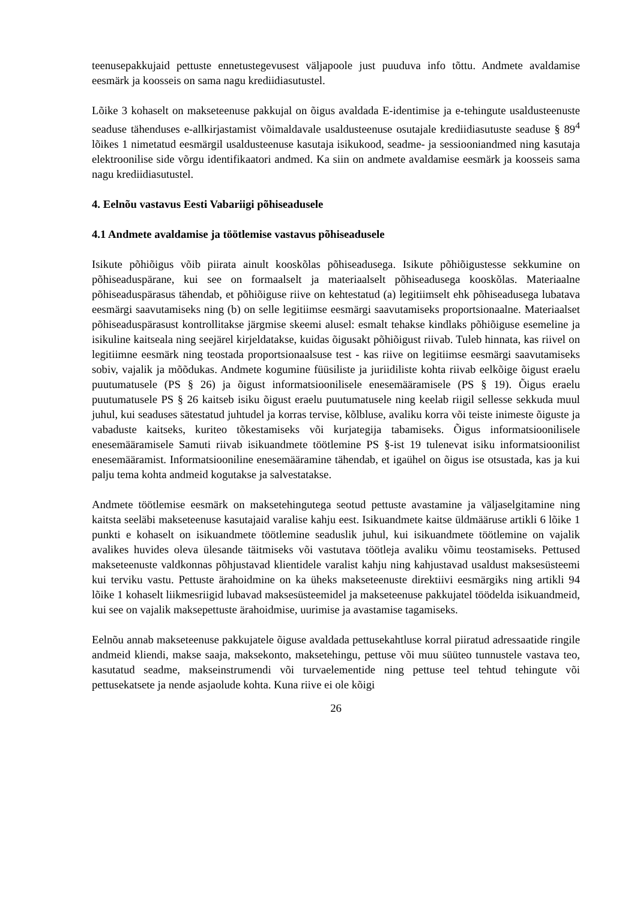teenusepakkujaid pettuste ennetustegevusest väljapoole just puuduva info tõttu. Andmete avaldamise eesmärk ja koosseis on sama nagu krediidiasutustel.
Lõike 3 kohaselt on makseteenuse pakkujal on õigus avaldada E-identimise ja e-tehingute usaldusteenuste seaduse tähenduses e-allkirjastamist võimaldavale usaldusteenuse osutajale krediidiasutuste seaduse § 89<sup>4</sup> lõikes 1 nimetatud eesmärgil usaldusteenuse kasutaja isikukood, seadme- ja sessiooniandmed ning kasutaja elektroonilise side võrgu identifikaatori andmed. Ka siin on andmete avaldamise eesmärk ja koosseis sama nagu krediidiasutustel.
4. Eelnõu vastavus Eesti Vabariigi põhiseadusele
4.1 Andmete avaldamise ja töötlemise vastavus põhiseadusele
Isikute põhiõigus võib piirata ainult kooskõlas põhiseadusega. Isikute põhiõigustesse sekkumine on põhiseaduspärane, kui see on formaalselt ja materiaalselt põhiseadusega kooskõlas. Materiaalne põhiseaduspärasus tähendab, et põhiõiguse riive on kehtestatud (a) legitiimselt ehk põhiseadusega lubatava eesmärgi saavutamiseks ning (b) on selle legitiimse eesmärgi saavutamiseks proportsionaalne. Materiaalset põhiseaduspärasust kontrollitakse järgmise skeemi alusel: esmalt tehakse kindlaks põhiõiguse esemeline ja isikuline kaitseala ning seejärel kirjeldatakse, kuidas õigusakt põhiõigust riivab. Tuleb hinnata, kas riivel on legitiimne eesmärk ning teostada proportsionaalsuse test - kas riive on legitiimse eesmärgi saavutamiseks sobiv, vajalik ja mõõdukas. Andmete kogumine füüsiliste ja juriidiliste kohta riivab eelkõige õigust eraelu puutumatusele (PS § 26) ja õigust informatsioonilisele enesemääramisele (PS § 19). Õigus eraelu puutumatusele PS § 26 kaitseb isiku õigust eraelu puutumatusele ning keelab riigil sellesse sekkuda muul juhul, kui seaduses sätestatud juhtudel ja korras tervise, kõlbluse, avaliku korra või teiste inimeste õiguste ja vabaduste kaitseks, kuriteo tõkestamiseks või kurjategija tabamiseks. Õigus informatsioonilisele enesemääramisele Samuti riivab isikuandmete töötlemine PS §-ist 19 tulenevat isiku informatsioonilist enesemääramist. Informatsiooniline enesemääramine tähendab, et igaühel on õigus ise otsustada, kas ja kui palju tema kohta andmeid kogutakse ja salvestatakse.
Andmete töötlemise eesmärk on maksetehingutega seotud pettuste avastamine ja väljaselgitamine ning kaitsta seeläbi makseteenuse kasutajaid varalise kahju eest. Isikuandmete kaitse üldmääruse artikli 6 lõike 1 punkti e kohaselt on isikuandmete töötlemine seaduslik juhul, kui isikuandmete töötlemine on vajalik avalikes huvides oleva ülesande täitmiseks või vastutava töötleja avaliku võimu teostamiseks. Pettused makseteenuste valdkonnas põhjustavad klientidele varalist kahju ning kahjustavad usaldust maksesüsteemi kui terviku vastu. Pettuste ärahoidmine on ka üheks makseteenuste direktiivi eesmärgiks ning artikli 94 lõike 1 kohaselt liikmesriigid lubavad maksesüsteemidel ja makseteenuse pakkujatel töödelda isikuandmeid, kui see on vajalik maksepettuste ärahoidmise, uurimise ja avastamise tagamiseks.
Eelnõu annab makseteenuse pakkujatele õiguse avaldada pettusekahtluse korral piiratud adressaatide ringile andmeid kliendi, makse saaja, maksekonto, maksetehingu, pettuse või muu süüteo tunnustele vastava teo, kasutatud seadme, makseinstrumendi või turvaelementide ning pettuse teel tehtud tehingute või pettusekatsete ja nende asjaolude kohta. Kuna riive ei ole kõigi
26